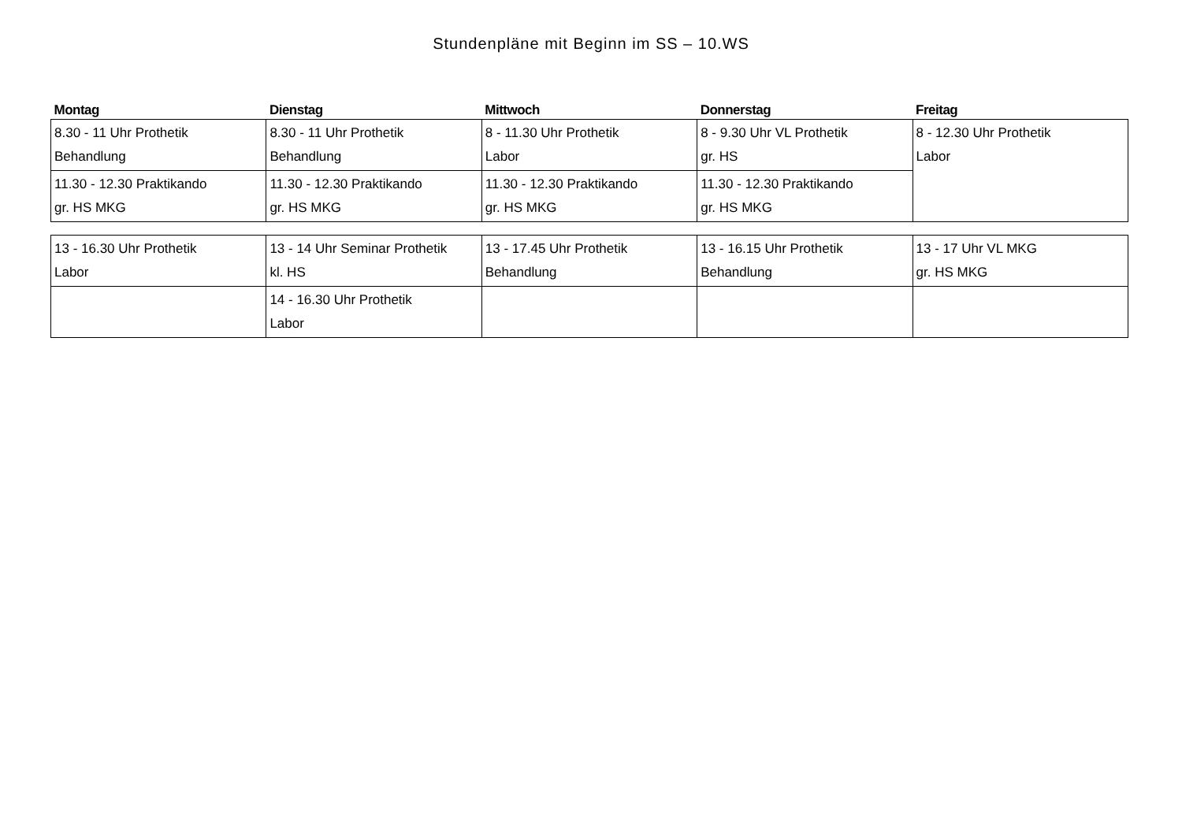Stundenpläne mit Beginn im SS – 10.WS
| Montag | Dienstag | Mittwoch | Donnerstag | Freitag |
| --- | --- | --- | --- | --- |
| 8.30 - 11 Uhr Prothetik Behandlung | 8.30 - 11 Uhr Prothetik Behandlung | 8 - 11.30 Uhr Prothetik Labor | 8 - 9.30 Uhr VL Prothetik gr. HS | 8 - 12.30 Uhr Prothetik Labor |
| 11.30 - 12.30 Praktikando gr. HS MKG | 11.30 - 12.30 Praktikando gr. HS MKG | 11.30 - 12.30 Praktikando gr. HS MKG | 11.30 - 12.30 Praktikando gr. HS MKG | |
| 13 - 16.30 Uhr Prothetik Labor | 13 - 14 Uhr Seminar Prothetik kl. HS | 13 - 17.45 Uhr Prothetik Behandlung | 13 - 16.15 Uhr Prothetik Behandlung | 13 - 17 Uhr VL MKG gr. HS MKG |
| | 14 - 16.30 Uhr Prothetik Labor | | | |